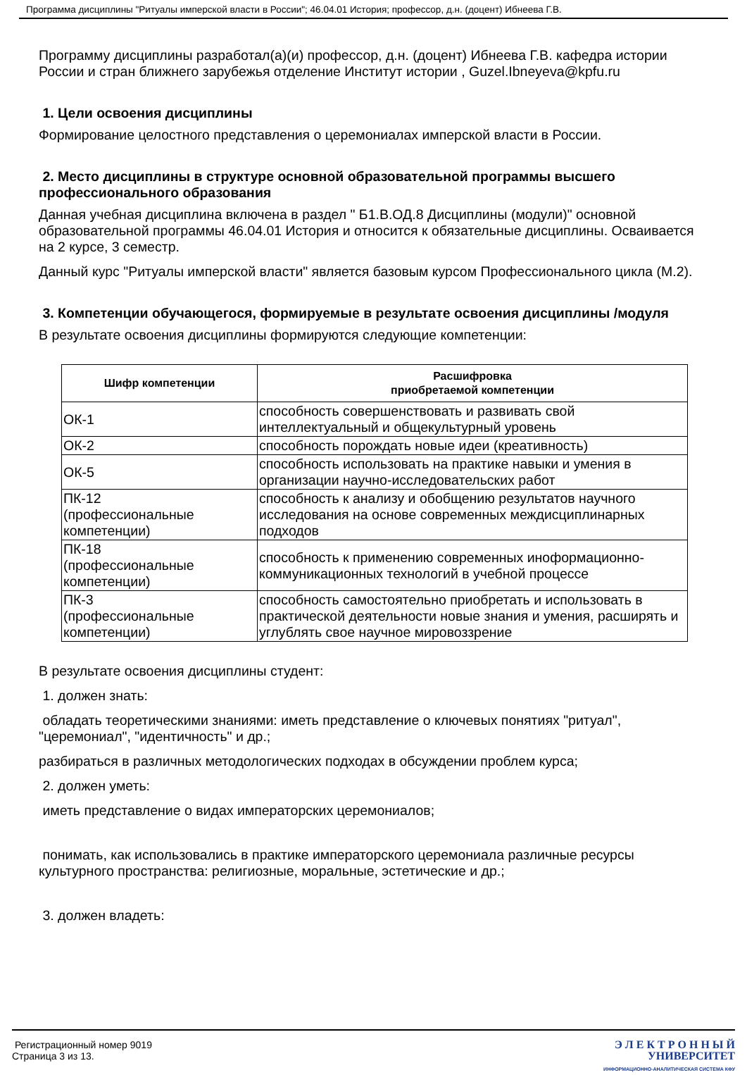Программа дисциплины "Ритуалы имперской власти в России"; 46.04.01 История; профессор, д.н. (доцент) Ибнеева Г.В.
Программу дисциплины разработал(а)(и) профессор, д.н. (доцент) Ибнеева Г.В. кафедра истории России и стран ближнего зарубежья отделение Институт истории , Guzel.Ibneyeva@kpfu.ru
1. Цели освоения дисциплины
Формирование целостного представления о церемониалах имперской власти в России.
2. Место дисциплины в структуре основной образовательной программы высшего профессионального образования
Данная учебная дисциплина включена в раздел " Б1.В.ОД.8 Дисциплины (модули)" основной образовательной программы 46.04.01 История и относится к обязательные дисциплины. Осваивается на 2 курсе, 3 семестр.
Данный курс "Ритуалы имперской власти" является базовым курсом Профессионального цикла (М.2).
3. Компетенции обучающегося, формируемые в результате освоения дисциплины /модуля
В результате освоения дисциплины формируются следующие компетенции:
| Шифр компетенции | Расшифровка приобретаемой компетенции |
| --- | --- |
| ОК-1 | способность совершенствовать и развивать свой интеллектуальный и общекультурный уровень |
| ОК-2 | способность порождать новые идеи (креативность) |
| ОК-5 | способность использовать на практике навыки и умения в организации научно-исследовательских работ |
| ПК-12 (профессиональные компетенции) | способность к анализу и обобщению результатов научного исследования на основе современных междисциплинарных подходов |
| ПК-18 (профессиональные компетенции) | способность к применению современных иноформационно-коммуникационных технологий в учебной процессе |
| ПК-3 (профессиональные компетенции) | способность самостоятельно приобретать и использовать в практической деятельности новые знания и умения, расширять и углублять свое научное мировоззрение |
В результате освоения дисциплины студент:
1. должен знать:
обладать теоретическими знаниями: иметь представление о ключевых понятиях "ритуал", "церемониал", "идентичность" и др.;
разбираться в различных методологических подходах в обсуждении проблем курса;
2. должен уметь:
иметь представление о видах императорских церемониалов;
понимать, как использовались в практике императорского церемониала различные ресурсы культурного пространства: религиозные, моральные, эстетические и др.;
3. должен владеть:
Регистрационный номер 9019
Страница 3 из 13.
Э Л Е К Т Р О Н Н Ы Й
УНИВЕРСИТЕТ
ИНФОРМАЦИОННО-АНАЛИТИЧЕСКАЯ СИСТЕМА КФУ